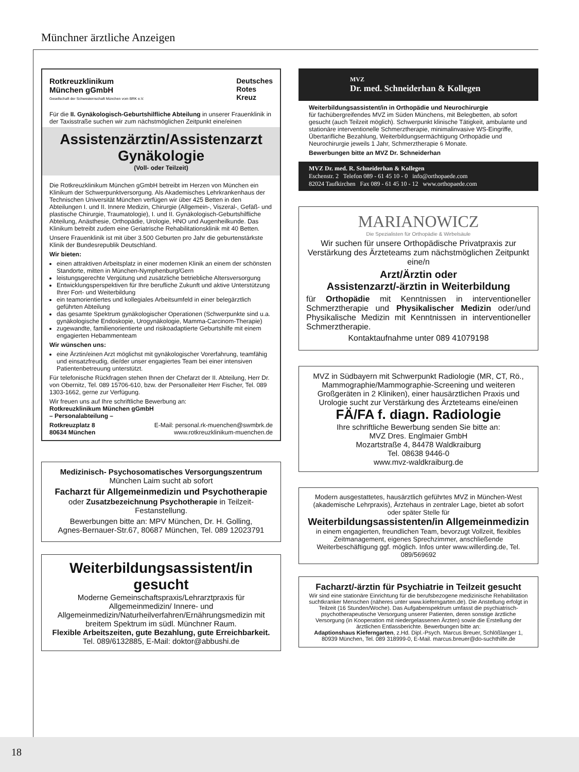Münchner ärztliche Anzeigen
Rotkreuzklinikum
München gGmbH
Gesellschaft der Schwesternschaft München vom BRK e.V.
Deutsches
Rotes
Kreuz
Für die II. Gynäkologisch-Geburtshilfliche Abteilung in unserer Frauenklinik in der Taxisstraße suchen wir zum nächstmöglichen Zeitpunkt eine/einen
Assistenzärztin/Assistenzarzt
Gynäkologie
(Voll- oder Teilzeit)
Die Rotkreuzklinikum München gGmbH betreibt im Herzen von München ein Klinikum der Schwerpunktversorgung. Als Akademisches Lehrkrankenhaus der Technischen Universität München verfügen wir über 425 Betten in den Abteilungen I. und II. Innere Medizin, Chirurgie (Allgemein-, Viszeral-, Gefäß- und plastische Chirurgie, Traumatologie), I. und II. Gynäkologisch-Geburtshilfliche Abteilung, Anästhesie, Orthopädie, Urologie, HNO und Augenheilkunde. Das Klinikum betreibt zudem eine Geriatrische Rehabilitationsklinik mit 40 Betten.
Unsere Frauenklinik ist mit über 3.500 Geburten pro Jahr die geburtenstärkste Klinik der Bundesrepublik Deutschland.
Wir bieten:
einen attraktiven Arbeitsplatz in einer modernen Klinik an einem der schönsten Standorte, mitten in München-Nymphenburg/Gern
leistungsgerechte Vergütung und zusätzliche betriebliche Altersversorgung
Entwicklungsperspektiven für Ihre berufliche Zukunft und aktive Unterstützung Ihrer Fort- und Weiterbildung
ein teamorientiertes und kollegiales Arbeitsumfeld in einer belegärztlich geführten Abteilung
das gesamte Spektrum gynäkologischer Operationen (Schwerpunkte sind u.a. gynäkologische Endoskopie, Urogynäkologie, Mamma-Carcinom-Therapie)
zugewandte, familienorientierte und risikoadaptierte Geburtshilfe mit einem engagierten Hebammenteam
Wir wünschen uns:
eine Ärztin/einen Arzt möglichst mit gynäkologischer Vorerfahrung, teamfähig und einsatzfreudig, die/der unser engagiertes Team bei einer intensiven Patientenbetreuung unterstützt.
Für telefonische Rückfragen stehen Ihnen der Chefarzt der II. Abteilung, Herr Dr. von Obernitz, Tel. 089 15706-610, bzw. der Personalleiter Herr Fischer, Tel. 089 1303-1662, gerne zur Verfügung.
Wir freuen uns auf Ihre schriftliche Bewerbung an:
Rotkreuzklinikum München gGmbH
– Personalabteilung –
Rotkreuzplatz 8
80634 München E-Mail: personal.rk-muenchen@swmbrk.de
www.rotkreuzklinikum-muenchen.de
Medizinisch- Psychosomatisches Versorgungszentrum
München Laim sucht ab sofort
Facharzt für Allgemeinmedizin und Psychotherapie
oder Zusatzbezeichnung Psychotherapie in Teilzeit-Festanstellung.
Bewerbungen bitte an: MPV München, Dr. H. Golling,
Agnes-Bernauer-Str.67, 80687 München, Tel. 089 12023791
Weiterbildungsassistent/in gesucht
Moderne Gemeinschaftspraxis/Lehrarztpraxis für Allgemeinmedizin/ Innere- und Allgemeinmedizin/Naturheilverfahren/Ernährungsmedizin mit breitem Spektrum im südl. Münchner Raum.
Flexible Arbeitszeiten, gute Bezahlung, gute Erreichbarkeit.
Tel. 089/6132885, E-Mail: doktor@abbushi.de
MVZ
Dr. med. Schneiderhan & Kollegen
Weiterbildungsassistent/in in Orthopädie und Neurochirurgie
für fachübergreifendes MVZ im Süden Münchens, mit Belegbetten, ab sofort gesucht (auch Teilzeit möglich). Schwerpunkt klinische Tätigkeit, ambulante und stationäre interventionelle Schmerztherapie, minimalinvasive WS-Eingriffe,
Übertarifliche Bezahlung, Weiterbildungsermächtigung Orthopädie und Neurochirurgie jeweils 1 Jahr, Schmerztherapie 6 Monate.
Bewerbungen bitte an MVZ Dr. Schneiderhan
MVZ Dr. med. R. Schneiderhan & Kollegen
Eschenstr. 2 Telefon 089 - 61 45 10 - 0 info@orthopaede.com
82024 Taufkirchen Fax 089 - 61 45 10 - 12 www.orthopaede.com
MARIANOWICZ
Die Spezialisten für Orthopädie & Wirbelsäule
Wir suchen für unsere Orthopädische Privatpraxis zur Verstärkung des Ärzteteams zum nächstmöglichen Zeitpunkt eine/n
Arzt/Ärztin oder
Assistenzarzt/-ärztin in Weiterbildung
für Orthopädie mit Kenntnissen in interventioneller Schmerztherapie und Physikalischer Medizin oder/und Physikalische Medizin mit Kenntnissen in interventioneller Schmerztherapie.
Kontaktaufnahme unter 089 41079198
MVZ in Südbayern mit Schwerpunkt Radiologie (MR, CT, Rö., Mammographie/Mammographie-Screening und weiteren Großgeräten in 2 Kliniken), einer hausärztlichen Praxis und Urologie sucht zur Verstärkung des Ärzteteams eine/einen
FÄ/FA f. diagn. Radiologie
Ihre schriftliche Bewerbung senden Sie bitte an:
MVZ Dres. Englmaier GmbH
Mozartstraße 4, 84478 Waldkraiburg
Tel. 08638 9446-0
www.mvz-waldkraiburg.de
Modern ausgestattetes, hausärztlich geführtes MVZ in München-West (akademische Lehrpraxis), Ärztehaus in zentraler Lage, bietet ab sofort oder später Stelle für
Weiterbildungsassistenten/in Allgemeinmedizin
in einem engagierten, freundlichen Team, bevorzugt Vollzeit, flexibles Zeitmanagement, eigenes Sprechzimmer, anschließende Weiterbeschäftigung ggf. möglich. Infos unter www.willerding.de, Tel. 089/569692
Facharzt/-ärztin für Psychiatrie in Teilzeit gesucht
Wir sind eine stationäre Einrichtung für die berufsbezogene medizinische Rehabilitation suchtkranker Menschen (näheres unter www.kieferngarten.de). Die Anstellung erfolgt in Teilzeit (16 Stunden/Woche). Das Aufgabenspektrum umfasst die psychiatrisch-psychotherapeutische Versorgung unserer Patienten, deren sonstige ärztliche Versorgung (in Kooperation mit niedergelassenen Ärzten) sowie die Erstellung der ärztlichen Entlassberichte. Bewerbungen bitte an:
Adaptionshaus Kieferngarten, z.Hd. Dipl.-Psych. Marcus Breuer, Schlößlanger 1, 80939 München, Tel. 089 318999-0, E-Mail. marcus.breuer@do-suchthilfe.de
18